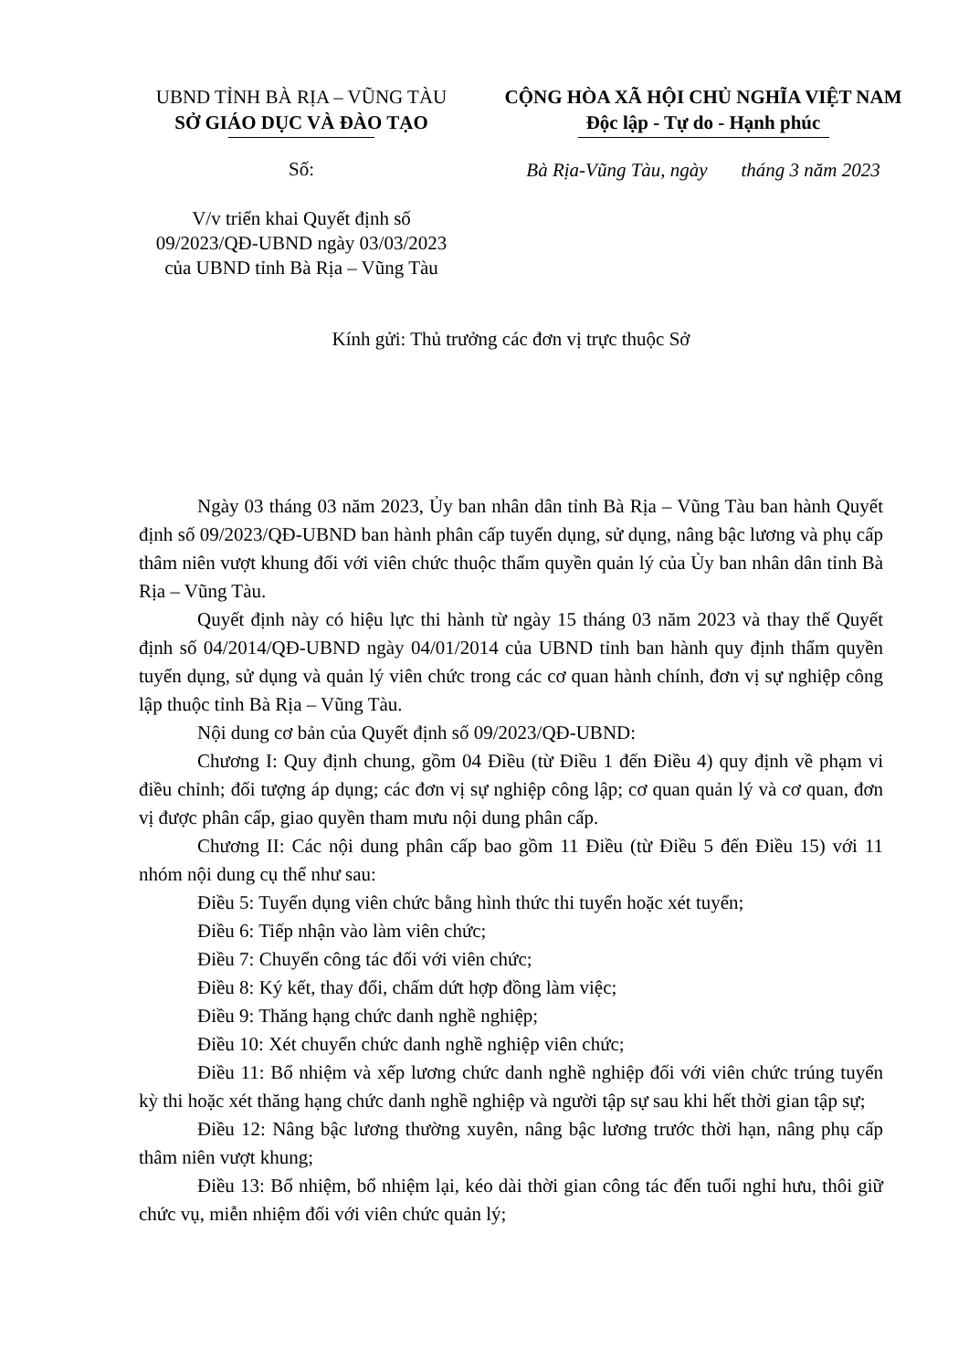UBND TỈNH BÀ RỊA – VŨNG TÀU
SỞ GIÁO DỤC VÀ ĐÀO TẠO
CỘNG HÒA XÃ HỘI CHỦ NGHĨA VIỆT NAM
Độc lập - Tự do - Hạnh phúc
Số:
V/v triển khai Quyết định số
09/2023/QĐ-UBND ngày 03/03/2023
của UBND tỉnh Bà Rịa – Vũng Tàu
Bà Rịa-Vũng Tàu, ngày tháng 3 năm 2023
Kính gửi: Thủ trưởng các đơn vị trực thuộc Sở
Ngày 03 tháng 03 năm 2023, Ủy ban nhân dân tỉnh Bà Rịa – Vũng Tàu ban hành Quyết định số 09/2023/QĐ-UBND ban hành phân cấp tuyển dụng, sử dụng, nâng bậc lương và phụ cấp thâm niên vượt khung đối với viên chức thuộc thẩm quyền quản lý của Ủy ban nhân dân tỉnh Bà Rịa – Vũng Tàu.
Quyết định này có hiệu lực thi hành từ ngày 15 tháng 03 năm 2023 và thay thế Quyết định số 04/2014/QĐ-UBND ngày 04/01/2014 của UBND tỉnh ban hành quy định thẩm quyền tuyển dụng, sử dụng và quản lý viên chức trong các cơ quan hành chính, đơn vị sự nghiệp công lập thuộc tỉnh Bà Rịa – Vũng Tàu.
Nội dung cơ bản của Quyết định số 09/2023/QĐ-UBND:
Chương I: Quy định chung, gồm 04 Điều (từ Điều 1 đến Điều 4) quy định về phạm vi điều chỉnh; đối tượng áp dụng; các đơn vị sự nghiệp công lập; cơ quan quản lý và cơ quan, đơn vị được phân cấp, giao quyền tham mưu nội dung phân cấp.
Chương II: Các nội dung phân cấp bao gồm 11 Điều (từ Điều 5 đến Điều 15) với 11 nhóm nội dung cụ thể như sau:
Điều 5: Tuyển dụng viên chức bằng hình thức thi tuyển hoặc xét tuyển;
Điều 6: Tiếp nhận vào làm viên chức;
Điều 7: Chuyển công tác đối với viên chức;
Điều 8: Ký kết, thay đổi, chấm dứt hợp đồng làm việc;
Điều 9: Thăng hạng chức danh nghề nghiệp;
Điều 10: Xét chuyển chức danh nghề nghiệp viên chức;
Điều 11: Bổ nhiệm và xếp lương chức danh nghề nghiệp đối với viên chức trúng tuyển kỳ thi hoặc xét thăng hạng chức danh nghề nghiệp và người tập sự sau khi hết thời gian tập sự;
Điều 12: Nâng bậc lương thường xuyên, nâng bậc lương trước thời hạn, nâng phụ cấp thâm niên vượt khung;
Điều 13: Bổ nhiệm, bổ nhiệm lại, kéo dài thời gian công tác đến tuổi nghỉ hưu, thôi giữ chức vụ, miễn nhiệm đối với viên chức quản lý;